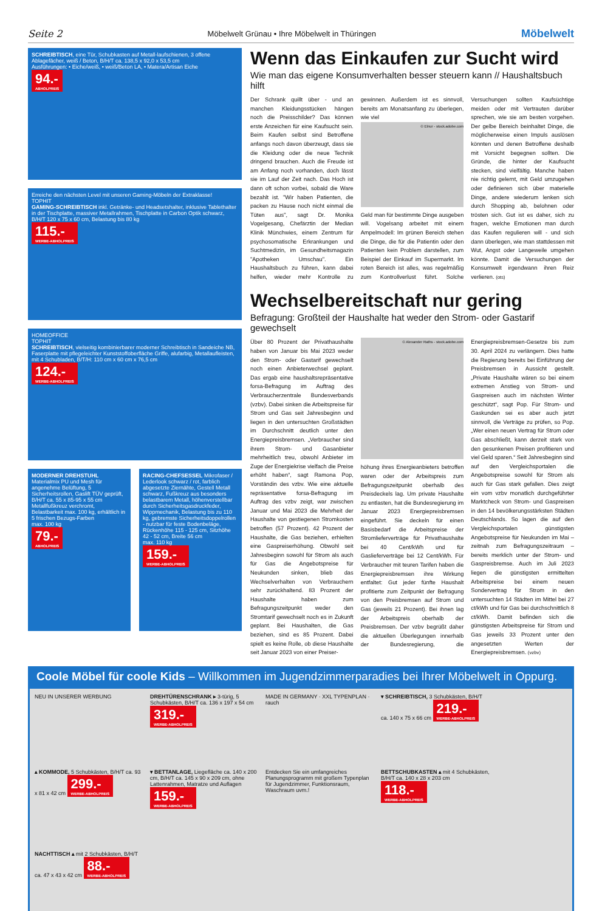Seite 2 Möbelwelt Grünau • Ihre Möbelwelt in Thüringen Möbelwelt
SCHREIBTISCH, eine Tür, Schubkasten auf Metall-laufschienen, 3 offene Ablagefächer, weiß / Beton, B/H/T ca. 138,5 x 92,0 x 53,5 cm
Ausführungen: • Eiche/weiß, • weiß/Beton LA, • Matera/Artisan Eiche
94.- ABHOLPREIS
Erreiche den nächsten Level mit unseren Gaming-Möbeln der Extraklasse!
TOPHIT
GAMING-SCHREIBTISCH inkl. Getränke- und Headsetshalter, inklusive Tablethalter in der Tischplatte, massiver Metallrahmen, Tischplatte in Carbon Optik schwarz, B/H/T 120 x 75 x 60 cm, Belastung bis 80 kg
115.- WERBE-ABHOLPREIS
HOMEOFFICE
TOPHIT
SCHREIBTISCH, vielseitig kombinierbarer moderner Schreibtisch in Sandeiche NB, Faserplatte mit pflegeleichter Kunststoffoberfläche Griffe, alufarbig, Metallaufleisten, mit 4 Schubladen, B/T/H: 110 cm x 60 cm x 76,5 cm
124.- WERBE-ABHOLPREIS
MODERNER DREHSTUHL Materialmix PU und Mesh für angenehme Belüftung, 5 Sicherheitsrollen, Gaslift TÜV geprüft, B/H/T ca. 55 x 85-95 x 55 cm Metallfußkreuz verchromt, Belastbarkeit max. 100 kg, erhältlich in 5 frischen Bezugs-Farben
max. 100 kg
79.- ABHOLPREIS
RACING-CHEFSESSEL Mikrofaser / Lederlook schwarz / rot, farblich abgesetzte Ziernähte, Gestell Metall schwarz, Fußkreuz aus besonders belastbarem Metall, höhenverstellbar durch Sicherheitsgasdruckfeder, Wippmechanik, Belastung bis zu 110 kg, gebremste Sicherheitsdoppelrollen - nutzbar für feste Bodenbeläge, Rückenhöhe 115 - 125 cm, Sitzhöhe 42 - 52 cm, Breite 56 cm
max. 110 kg
159.- WERBE-ABHOLPREIS
Wenn das Einkaufen zur Sucht wird
Wie man das eigene Konsumverhalten besser steuern kann // Haushaltsbuch hilft
Der Schrank quillt über - und an manchen Kleidungsstücken hängen noch die Preisschilder? Das können erste Anzeichen für eine Kaufsucht sein. Beim Kaufen selbst sind Betroffene anfangs noch davon überzeugt, dass sie die Kleidung oder die neue Technik dringend brauchen. Auch die Freude ist am Anfang noch vorhanden, doch lässt sie im Lauf der Zeit nach. Das Hoch ist dann oft schon vorbei, sobald die Ware bezahlt ist. "Wir haben Patienten, die packen zu Hause noch nicht einmal die Tüten aus", sagt Dr. Monika Vogelgesang, Chefärztin der Median Klinik Münchwies, einem Zentrum für psychosomatische Erkrankungen und Suchtmedizin, im Gesundheitsmagazin "Apotheken Umschau". Ein Haushaltsbuch zu führen, kann dabei helfen, wieder mehr Kontrolle zu gewinnen. Außerdem ist es sinnvoll, bereits am Monatsanfang zu überlegen, wie viel
© Elnur - stock.adobe.com
Geld man für bestimmte Dinge ausgeben will. Vogelsang arbeitet mit einem Ampelmodell: Im grünen Bereich stehen die Dinge, die für die Patientin oder den Patienten kein Problem darstellen, zum Beispiel der Einkauf im Supermarkt. Im roten Bereich ist alles, was regelmäßig zum Kontrollverlust führt. Solche Versuchungen sollten Kaufsüchtige meiden oder mit Vertrauten darüber sprechen, wie sie am besten vorgehen. Der gelbe Bereich beinhaltet Dinge, die möglicherweise einen Impuls auslösen könnten und denen Betroffene deshalb mit Vorsicht begegnen sollten. Die Gründe, die hinter der Kaufsucht stecken, sind vielfältig. Manche haben nie richtig gelernt, mit Geld umzugehen oder definieren sich über materielle Dinge, andere wiederum lenken sich durch Shopping ab, belohnen oder trösten sich. Gut ist es daher, sich zu fragen, welche Emotionen man durch das Kaufen regulieren will - und sich dann überlegen, wie man stattdessen mit Wut, Angst oder Langeweile umgehen könnte. Damit die Versuchungen der Konsumwelt irgendwann ihren Reiz verlieren. (ots)
Wechselbereitschaft nur gering
Befragung: Großteil der Haushalte hat weder den Strom- oder Gastarif gewechselt
Über 80 Prozent der Privathaushalte haben von Januar bis Mai 2023 weder den Strom- oder Gastarif gewechselt noch einen Anbieterwechsel geplant. Das ergab eine haushaltsrepräsentative forsa-Befragung im Auftrag des Verbraucherzentrale Bundesverbands (vzbv). Dabei sinken die Arbeitspreise für Strom und Gas seit Jahresbeginn und liegen in den untersuchten Großstädten im Durchschnitt deutlich unter den Energiepreisbremsen. „Verbraucher sind ihrem Strom- und Gasanbieter mehrheitlich treu, obwohl Anbieter im Zuge der Energiekrise vielfach die Preise erhöht haben“, sagt Ramona Pop, Vorständin des vzbv. Wie eine aktuelle repräsentative forsa-Befragung im Auftrag des vzbv zeigt, war zwischen Januar und Mai 2023 die Mehrheit der Haushalte von gestiegenen Stromkosten betroffen (57 Prozent). 42 Prozent der Haushalte, die Gas beziehen, erhielten eine Gaspreiserhöhung. Obwohl seit Jahresbeginn sowohl für Strom als auch für Gas die Angebotspreise für Neukunden sinken, blieb das Wechselverhalten von Verbrauchern sehr zurückhaltend. 83 Prozent der Haushalte haben zum Befragungszeitpunkt weder den Stromtarif gewechselt noch es in Zukunft geplant. Bei Haushalten, die Gas beziehen, sind es 85 Prozent. Dabei spielt es keine Rolle, ob diese Haushalte seit Januar 2023 von einer Preiser-
© Alexander Raths - stock.adobe.com
höhung ihres Energieanbieters betroffen waren oder der Arbeitspreis zum Befragungszeitpunkt oberhalb des Preisdeckels lag. Um private Haushalte zu entlasten, hat die Bundesregierung im Januar 2023 Energiepreisbremsen eingeführt. Sie deckeln für einen Basisbedarf die Arbeitspreise der Stromlieferverträge für Privathaushalte bei 40 Cent/kWh und für Gaslieferverträge bei 12 Cent/kWh. Für Verbraucher mit teuren Tarifen haben die Energiepreisbremsen ihre Wirkung entfaltet: Gut jeder fünfte Haushalt profitierte zum Zeitpunkt der Befragung von den Preisbremsen auf Strom und Gas (jeweils 21 Prozent). Bei ihnen lag der Arbeitspreis oberhalb der Preisbremsen. Der vzbv begrüßt daher die aktuellen Überlegungen innerhalb der Bundesregierung, die Energiepreisbremsen-Gesetze bis zum 30. April 2024 zu verlängern. Dies hatte die Regierung bereits bei Einführung der Preisbremsen in Aussicht gestellt. „Private Haushalte wären so bei einem extremen Anstieg von Strom- und Gaspreisen auch im nächsten Winter geschützt“, sagt Pop. Für Strom- und Gaskunden sei es aber auch jetzt sinnvoll, die Verträge zu prüfen, so Pop. „Wer einen neuen Vertrag für Strom oder Gas abschließt, kann derzeit stark von den gesunkenen Preisen profitieren und viel Geld sparen.“ Seit Jahresbeginn sind auf den Vergleichsportalen die Angebotspreise sowohl für Strom als auch für Gas stark gefallen. Dies zeigt ein vom vzbv monatlich durchgeführter Marktcheck von Strom- und Gaspreisen in den 14 bevölkerungsstärksten Städten Deutschlands. So lagen die auf den Vergleichsportalen günstigsten Angebotspreise für Neukunden im Mai – zeitnah zum Befragungszeitraum – bereits merklich unter der Strom- und Gaspreisbremse. Auch im Juli 2023 liegen die günstigsten ermittelten Arbeitspreise bei einem neuen Sondervertrag für Strom in den untersuchten 14 Städten im Mittel bei 27 ct/kWh und für Gas bei durchschnittlich 8 ct/kWh. Damit befinden sich die günstigsten Arbeitspreise für Strom und Gas jeweils 33 Prozent unter den angesetzten Werten der Energiepreisbremsen. (vzbv)
Coole Möbel für coole Kids – Willkommen im Jugendzimmerparadies bei Ihrer Möbelwelt in Oppurg.
NEU IN UNSERER WERBUNG
DREHTÜRENSCHRANK ▸ 3-türig, 5 Schubkästen, B/H/T ca. 136 x 197 x 54 cm 319.- WERBE-ABHOLPREIS
MADE IN GERMANY · XXL TYPENPLAN · rauch
▾ SCHREIBTISCH, 3 Schubkästen, B/H/T ca. 140 x 75 x 66 cm 219.- WERBE-ABHOLPREIS
▴ KOMMODE, 5 Schubkästen, B/H/T ca. 93 x 81 x 42 cm 299.- WERBE-ABHOLPREIS
▾ BETTANLAGE, Liegefläche ca. 140 x 200 cm, B/H/T ca. 145 x 90 x 209 cm, ohne Lattenrahmen, Matratze und Auflagen 159.- WERBE-ABHOLPREIS
Entdecken Sie ein umfangreiches Planungsprogramm mit großem Typenplan für Jugendzimmer, Funktionsraum, Waschraum uvm.!
BETTSCHUBKASTEN ▴ mit 4 Schubkästen, B/H/T ca. 140 x 28 x 203 cm 118.- WERBE-ABHOLPREIS
NACHTTISCH ▴ mit 2 Schubkästen, B/H/T ca. 47 x 43 x 42 cm 88.- WERBE-ABHOLPREIS